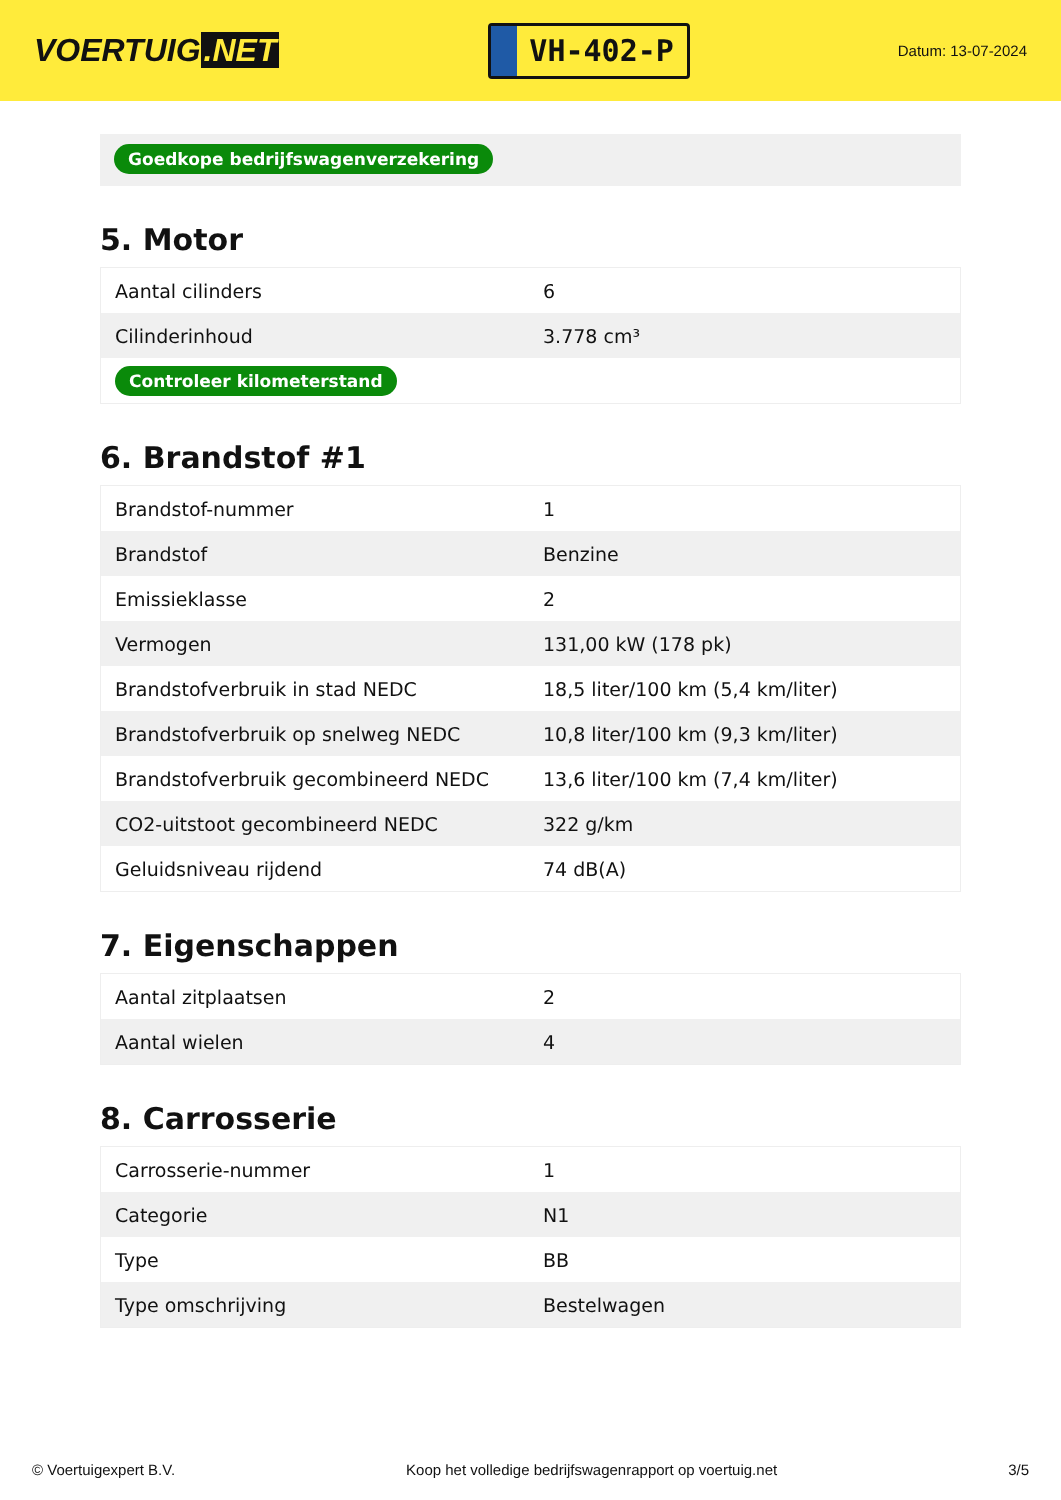VOERTUIG.NET
VH-402-P
Datum: 13-07-2024
Goedkope bedrijfswagenverzekering
5. Motor
| Aantal cilinders | 6 |
| Cilinderinhoud | 3.778 cm³ |
| Controleer kilometerstand | |
6. Brandstof #1
| Brandstof-nummer | 1 |
| Brandstof | Benzine |
| Emissieklasse | 2 |
| Vermogen | 131,00 kW (178 pk) |
| Brandstofverbruik in stad NEDC | 18,5 liter/100 km (5,4 km/liter) |
| Brandstofverbruik op snelweg NEDC | 10,8 liter/100 km (9,3 km/liter) |
| Brandstofverbruik gecombineerd NEDC | 13,6 liter/100 km (7,4 km/liter) |
| CO2-uitstoot gecombineerd NEDC | 322 g/km |
| Geluidsniveau rijdend | 74 dB(A) |
7. Eigenschappen
| Aantal zitplaatsen | 2 |
| Aantal wielen | 4 |
8. Carrosserie
| Carrosserie-nummer | 1 |
| Categorie | N1 |
| Type | BB |
| Type omschrijving | Bestelwagen |
© Voertuigexpert B.V. Koop het volledige bedrijfswagenrapport op voertuig.net 3/5